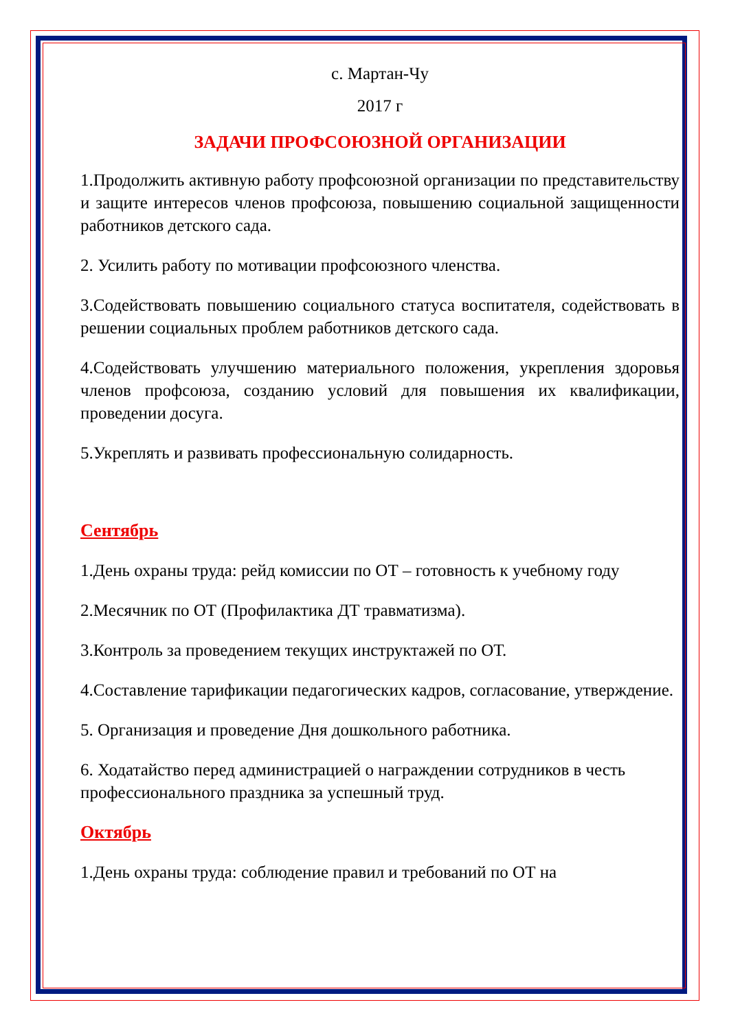с. Мартан-Чу
2017 г
ЗАДАЧИ ПРОФСОЮЗНОЙ ОРГАНИЗАЦИИ
1.Продолжить активную работу профсоюзной организации по представительству и защите интересов членов профсоюза, повышению социальной защищенности работников детского сада.
2. Усилить работу по мотивации профсоюзного членства.
3.Содействовать повышению социального статуса воспитателя, содействовать в решении социальных проблем работников детского сада.
4.Содействовать улучшению материального положения, укрепления здоровья членов профсоюза, созданию условий для повышения их квалификации, проведении досуга.
5.Укреплять и развивать профессиональную солидарность.
Сентябрь
1.День охраны труда: рейд комиссии по ОТ – готовность к учебному году
2.Месячник по ОТ (Профилактика ДТ травматизма).
3.Контроль за проведением текущих инструктажей по ОТ.
4.Составление тарификации педагогических кадров, согласование, утверждение.
5. Организация и проведение Дня дошкольного работника.
6. Ходатайство перед администрацией о награждении сотрудников в честь профессионального праздника за успешный труд.
Октябрь
1.День охраны труда: соблюдение правил и требований по ОТ на